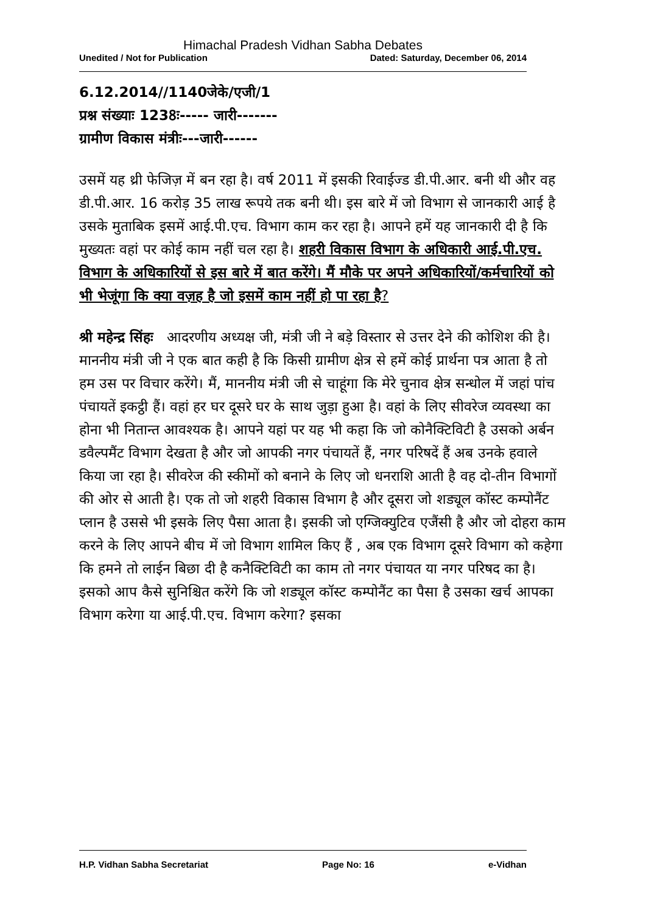Himachal Pradesh Vidhan Sabha Debates
Unedited / Not for Publication Dated: Saturday, December 06, 2014
6.12.2014//1140जेके/एजी/1
प्रश्न संख्याः 1238ः----- जारी-------
ग्रामीण विकास मंत्रीः---जारी------
उसमें यह थ्री फेजिज़ में बन रहा है। वर्ष 2011 में इसकी रिवाईज्ड डी.पी.आर. बनी थी और वह डी.पी.आर. 16 करोड़ 35 लाख रूपये तक बनी थी। इस बारे में जो विभाग से जानकारी आई है उसके मुताबिक इसमें आई.पी.एच. विभाग काम कर रहा है। आपने हमें यह जानकारी दी है कि मुख्यतः वहां पर कोई काम नहीं चल रहा है। शहरी विकास विभाग के अधिकारी आई.पी.एच. विभाग के अधिकारियों से इस बारे में बात करेंगे। मैं मौके पर अपने अधिकारियों/कर्मचारियों को भी भेजूंगा कि क्या वज़ह है जो इसमें काम नहीं हो पा रहा है?
श्री महेन्द्र सिंहः आदरणीय अध्यक्ष जी, मंत्री जी ने बड़े विस्तार से उत्तर देने की कोशिश की है। माननीय मंत्री जी ने एक बात कही है कि किसी ग्रामीण क्षेत्र से हमें कोई प्रार्थना पत्र आता है तो हम उस पर विचार करेंगे। मैं, माननीय मंत्री जी से चाहूंगा कि मेरे चुनाव क्षेत्र सन्धोल में जहां पांच पंचायतें इकट्ठी हैं। वहां हर घर दूसरे घर के साथ जुड़ा हुआ है। वहां के लिए सीवरेज व्यवस्था का होना भी नितान्त आवश्यक है। आपने यहां पर यह भी कहा कि जो कोनैक्टिविटी है उसको अर्बन डवैल्पमैंट विभाग देखता है और जो आपकी नगर पंचायतें हैं, नगर परिषदें हैं अब उनके हवाले किया जा रहा है। सीवरेज की स्कीमों को बनाने के लिए जो धनराशि आती है वह दो-तीन विभागों की ओर से आती है। एक तो जो शहरी विकास विभाग है और दूसरा जो शड्यूल कॉस्ट कम्पोनैंट प्लान है उससे भी इसके लिए पैसा आता है। इसकी जो एग्जिक्युटिव एजैंसी है और जो दोहरा काम करने के लिए आपने बीच में जो विभाग शामिल किए हैं , अब एक विभाग दूसरे विभाग को कहेगा कि हमने तो लाईन बिछा दी है कनैक्टिविटी का काम तो नगर पंचायत या नगर परिषद का है। इसको आप कैसे सुनिश्चित करेंगे कि जो शड्यूल कॉस्ट कम्पोनैंट का पैसा है उसका खर्च आपका विभाग करेगा या आई.पी.एच. विभाग करेगा? इसका
H.P. Vidhan Sabha Secretariat Page No: 16 e-Vidhan